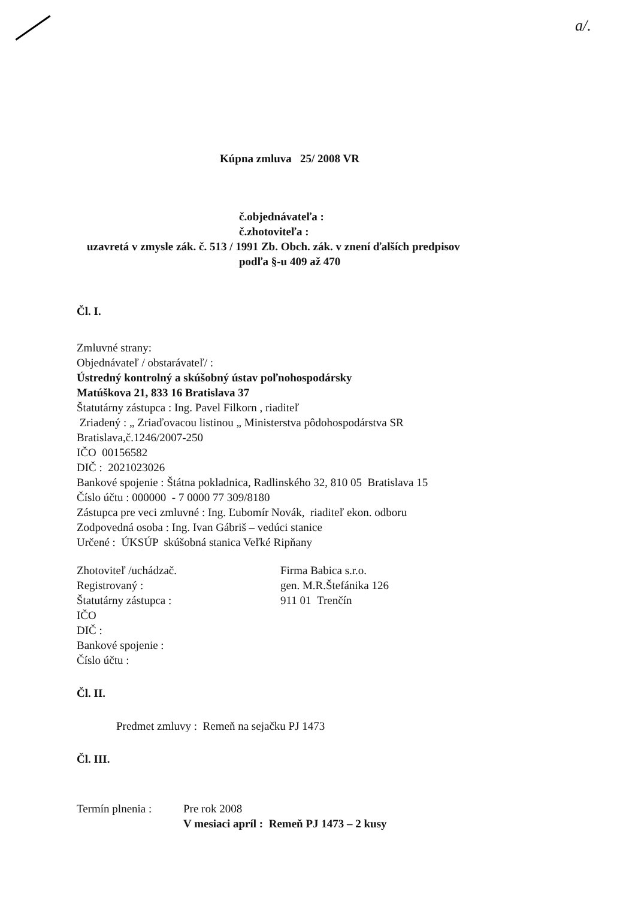a/.
Kúpna zmluva 25/ 2008 VR
č.objednávateľa :
č.zhotoviteľa :
uzavretá v zmysle zák. č. 513 / 1991 Zb. Obch. zák. v znení ďalších predpisov
podľa §-u 409 až 470
Čl. I.
Zmluvné strany:
Objednávateľ / obstarávateľ/ :
Ústredný kontrolný a skúšobný ústav poľnohospodársky
Matúškova 21, 833 16 Bratislava 37
Štatutárny zástupca : Ing. Pavel Filkorn , riaditeľ
Zriadený : „ Zriaďovacou listinou „ Ministerstva pôdohospodárstva SR
Bratislava,č.1246/2007-250
IČO 00156582
DIČ : 2021023026
Bankové spojenie : Štátna pokladnica, Radlinského 32, 810 05 Bratislava 15
Číslo účtu : 000000 - 7 0000 77 309/8180
Zástupca pre veci zmluvné : Ing. Ľubomír Novák, riaditeľ ekon. odboru
Zodpovedná osoba : Ing. Ivan Gábriš – vedúci stanice
Určené : ÚKSÚP skúšobná stanica Veľké Ripňany
Zhotoviteľ /uchádzač.
Registrovaný :
Štatutárny zástupca :
IČO
DIČ :
Bankové spojenie :
Číslo účtu :
Firma Babica s.r.o.
gen. M.R.Štefánika 126
911 01 Trenčín
Čl. II.
Predmet zmluvy : Remeň na sejačku PJ 1473
Čl. III.
Termín plnenia :
Pre rok 2008
V mesiaci apríl : Remeň PJ 1473 – 2 kusy